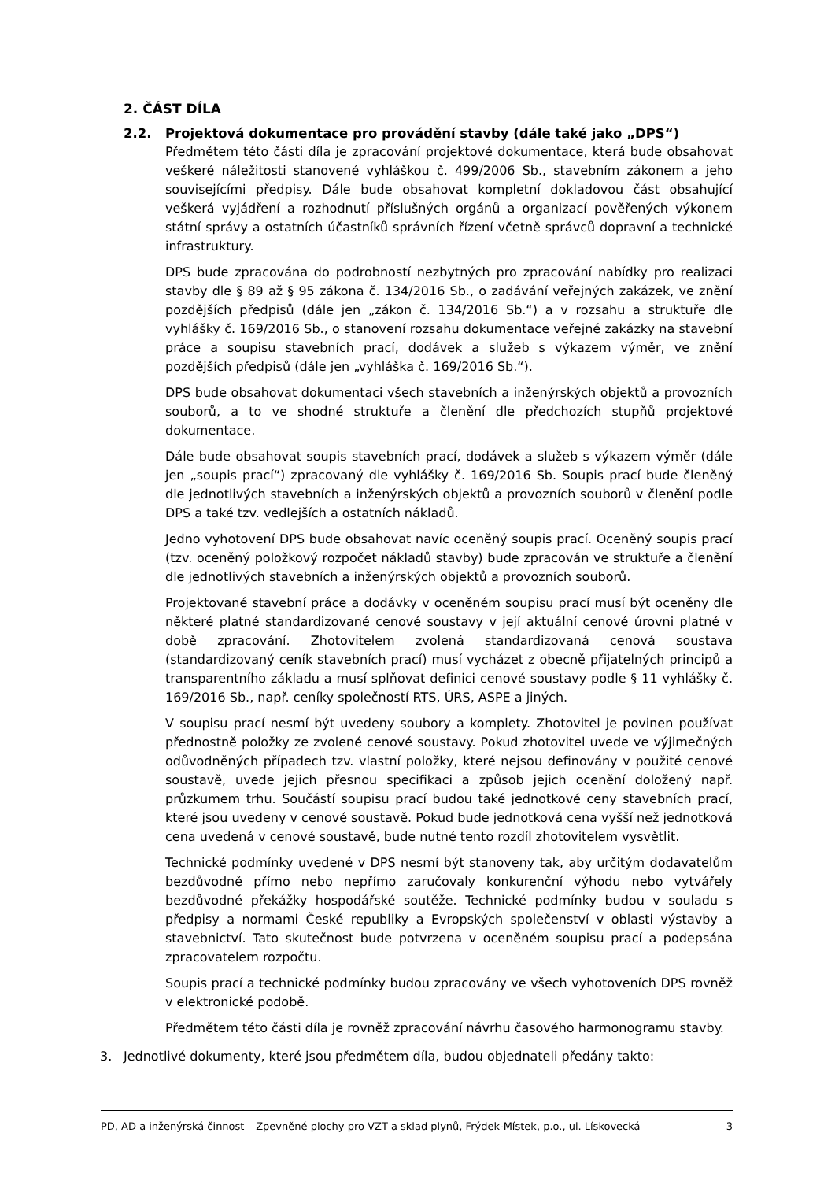2. ČÁST DÍLA
2.2. Projektová dokumentace pro provádění stavby (dále také jako „DPS“)
Předmětem této části díla je zpracování projektové dokumentace, která bude obsahovat veškeré náležitosti stanovené vyhláškou č. 499/2006 Sb., stavebním zákonem a jeho souvisejícími předpisy. Dále bude obsahovat kompletní dokladovou část obsahující veškerá vyjádření a rozhodnutí příslušných orgánů a organizací pověřených výkonem státní správy a ostatních účastníků správních řízení včetně správců dopravní a technické infrastruktury.
DPS bude zpracována do podrobností nezbytných pro zpracování nabídky pro realizaci stavby dle § 89 až § 95 zákona č. 134/2016 Sb., o zadávání veřejných zakázek, ve znění pozdějších předpisů (dále jen „zákon č. 134/2016 Sb.“) a v rozsahu a struktuře dle vyhlášky č. 169/2016 Sb., o stanovení rozsahu dokumentace veřejné zakázky na stavební práce a soupisu stavebních prací, dodávek a služeb s výkazem výměr, ve znění pozdějších předpisů (dále jen „vyhláška č. 169/2016 Sb.“).
DPS bude obsahovat dokumentaci všech stavebních a inženýrských objektů a provozních souborů, a to ve shodné struktuře a členění dle předchozích stupňů projektové dokumentace.
Dále bude obsahovat soupis stavebních prací, dodávek a služeb s výkazem výměr (dále jen „soupis prací“) zpracovaný dle vyhlášky č. 169/2016 Sb. Soupis prací bude členěný dle jednotlivých stavebních a inženýrských objektů a provozních souborů v členění podle DPS a také tzv. vedlejších a ostatních nákladů.
Jedno vyhotovení DPS bude obsahovat navíc oceněný soupis prací. Oceněný soupis prací (tzv. oceněný položkový rozpočet nákladů stavby) bude zpracován ve struktuře a členění dle jednotlivých stavebních a inženýrských objektů a provozních souborů.
Projektované stavební práce a dodávky v oceněném soupisu prací musí být oceněny dle některé platné standardizované cenové soustavy v její aktuální cenové úrovni platné v době zpracování. Zhotovitelem zvolená standardizovaná cenová soustava (standardizovaný ceník stavebních prací) musí vycházet z obecně přijatelných principů a transparentního základu a musí splňovat definici cenové soustavy podle § 11 vyhlášky č. 169/2016 Sb., např. ceníky společností RTS, ÚRS, ASPE a jiných.
V soupisu prací nesmí být uvedeny soubory a komplety. Zhotovitel je povinen používat přednostně položky ze zvolené cenové soustavy. Pokud zhotovitel uvede ve výjimečných odůvodněných případech tzv. vlastní položky, které nejsou definovány v použité cenové soustavě, uvede jejich přesnou specifikaci a způsob jejich ocenění doložený např. průzkumem trhu. Součástí soupisu prací budou také jednotkové ceny stavebních prací, které jsou uvedeny v cenové soustavě. Pokud bude jednotková cena vyšší než jednotková cena uvedená v cenové soustavě, bude nutné tento rozdíl zhotovitelem vysvětlit.
Technické podmínky uvedené v DPS nesmí být stanoveny tak, aby určitým dodavatelům bezdůvodně přímo nebo nepřímo zaručovaly konkurenční výhodu nebo vytvářely bezdůvodné překážky hospodářské soutěže. Technické podmínky budou v souladu s předpisy a normami České republiky a Evropských společenství v oblasti výstavby a stavebnictví. Tato skutečnost bude potvrzena v oceněném soupisu prací a podepsána zpracovatelem rozpočtu.
Soupis prací a technické podmínky budou zpracovány ve všech vyhotoveních DPS rovněž v elektronické podobě.
Předmětem této části díla je rovněž zpracování návrhu časového harmonogramu stavby.
3. Jednotlivé dokumenty, které jsou předmětem díla, budou objednateli předány takto:
PD, AD a inženýrská činnost – Zpevněné plochy pro VZT a sklad plynů, Frýdek-Místek, p.o., ul. Lískovecká 3